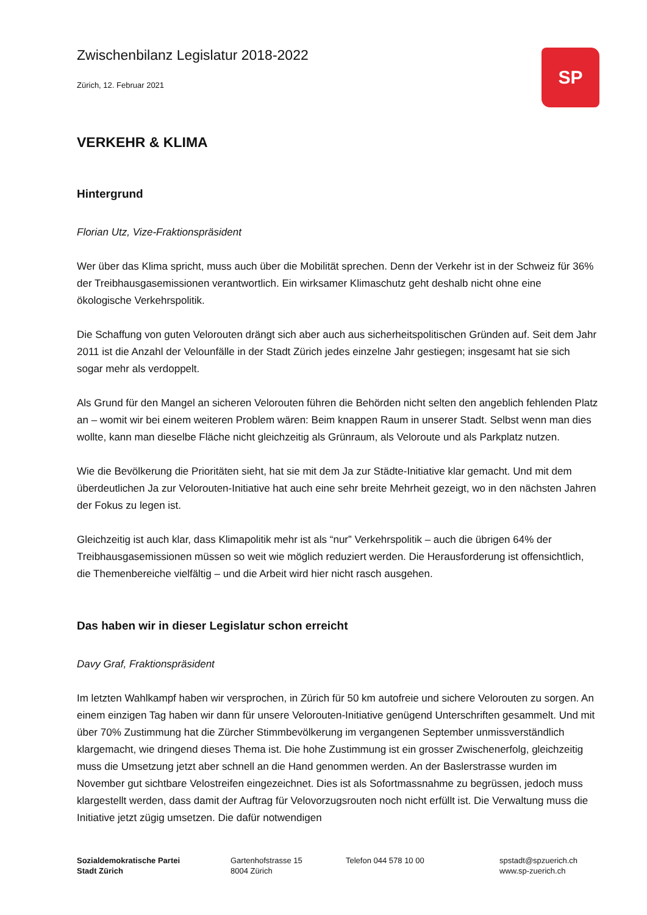Zwischenbilanz Legislatur 2018-2022
Zürich, 12. Februar 2021
SP
VERKEHR & KLIMA
Hintergrund
Florian Utz, Vize-Fraktionspräsident
Wer über das Klima spricht, muss auch über die Mobilität sprechen. Denn der Verkehr ist in der Schweiz für 36% der Treibhausgasemissionen verantwortlich. Ein wirksamer Klimaschutz geht deshalb nicht ohne eine ökologische Verkehrspolitik.
Die Schaffung von guten Velorouten drängt sich aber auch aus sicherheitspolitischen Gründen auf. Seit dem Jahr 2011 ist die Anzahl der Velounfälle in der Stadt Zürich jedes einzelne Jahr gestiegen; insgesamt hat sie sich sogar mehr als verdoppelt.
Als Grund für den Mangel an sicheren Velorouten führen die Behörden nicht selten den angeblich fehlenden Platz an – womit wir bei einem weiteren Problem wären: Beim knappen Raum in unserer Stadt. Selbst wenn man dies wollte, kann man dieselbe Fläche nicht gleichzeitig als Grünraum, als Veloroute und als Parkplatz nutzen.
Wie die Bevölkerung die Prioritäten sieht, hat sie mit dem Ja zur Städte-Initiative klar gemacht. Und mit dem überdeutlichen Ja zur Velorouten-Initiative hat auch eine sehr breite Mehrheit gezeigt, wo in den nächsten Jahren der Fokus zu legen ist.
Gleichzeitig ist auch klar, dass Klimapolitik mehr ist als “nur” Verkehrspolitik – auch die übrigen 64% der Treibhausgasemissionen müssen so weit wie möglich reduziert werden. Die Herausforderung ist offensichtlich, die Themenbereiche vielfältig – und die Arbeit wird hier nicht rasch ausgehen.
Das haben wir in dieser Legislatur schon erreicht
Davy Graf, Fraktionspräsident
Im letzten Wahlkampf haben wir versprochen, in Zürich für 50 km autofreie und sichere Velorouten zu sorgen. An einem einzigen Tag haben wir dann für unsere Velorouten-Initiative genügend Unterschriften gesammelt. Und mit über 70% Zustimmung hat die Zürcher Stimmbevölkerung im vergangenen September unmissverständlich klargemacht, wie dringend dieses Thema ist. Die hohe Zustimmung ist ein grosser Zwischenerfolg, gleichzeitig muss die Umsetzung jetzt aber schnell an die Hand genommen werden. An der Baslerstrasse wurden im November gut sichtbare Velostreifen eingezeichnet. Dies ist als Sofortmassnahme zu begrüssen, jedoch muss klargestellt werden, dass damit der Auftrag für Velovorzugsrouten noch nicht erfüllt ist. Die Verwaltung muss die Initiative jetzt zügig umsetzen. Die dafür notwendigen
Sozialdemokratische Partei
Stadt Zürich
Gartenhofstrasse 15
8004 Zürich
Telefon 044 578 10 00 spstadt@spzuerich.ch
www.sp-zuerich.ch